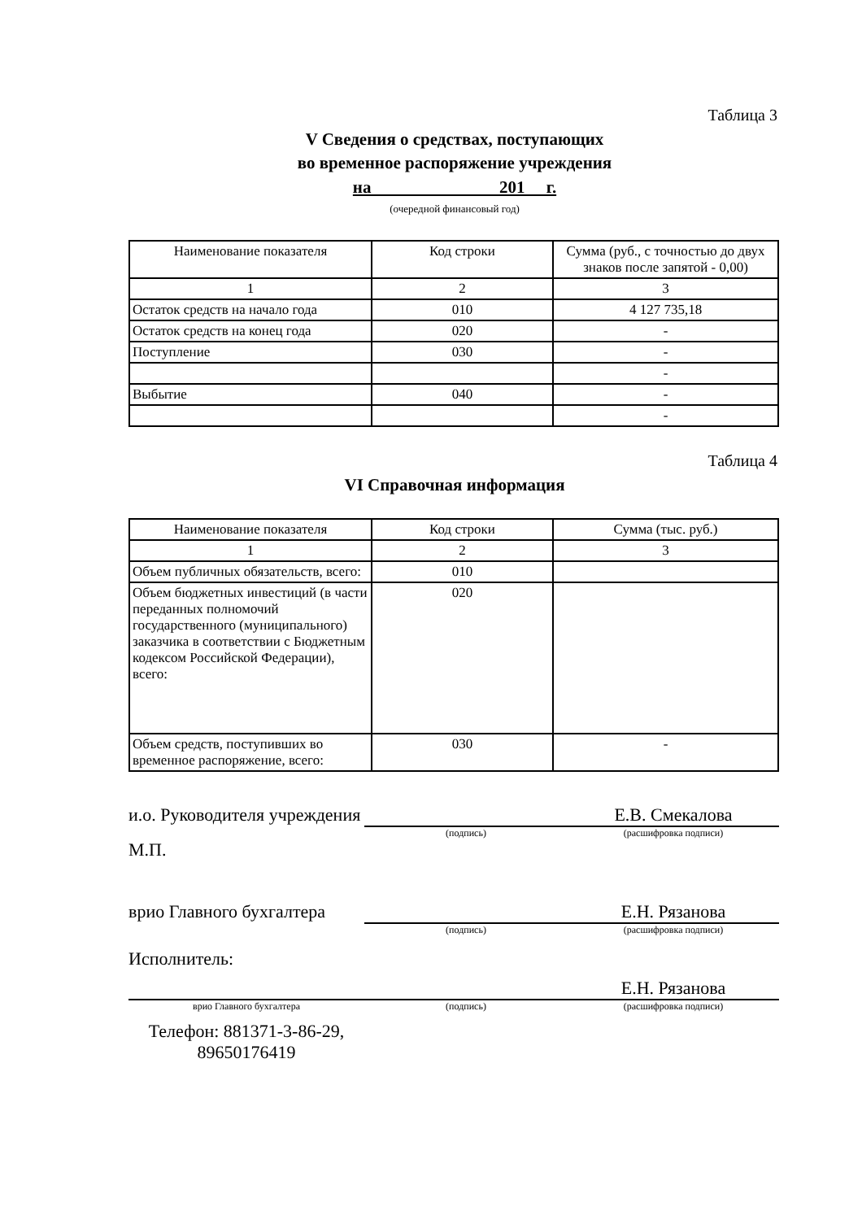Таблица 3
V Сведения о средствах, поступающих
во временное распоряжение учреждения
на 201 г.
(очередной финансовый год)
| Наименование показателя | Код строки | Сумма (руб., с точностью до двух знаков после запятой - 0,00) |
| --- | --- | --- |
| 1 | 2 | 3 |
| Остаток средств на начало года | 010 | 4 127 735,18 |
| Остаток средств на конец года | 020 | - |
| Поступление | 030 | - |
| | | - |
| Выбытие | 040 | - |
| | | - |
Таблица 4
VI Справочная информация
| Наименование показателя | Код строки | Сумма (тыс. руб.) |
| --- | --- | --- |
| 1 | 2 | 3 |
| Объем публичных обязательств, всего: | 010 | |
| Объем бюджетных инвестиций (в части переданных полномочий государственного (муниципального) заказчика в соответствии с Бюджетным кодексом Российской Федерации), всего: | 020 | |
| Объем средств, поступивших во временное распоряжение, всего: | 030 | - |
и.о. Руководителя учреждения
Е.В. Смекалова
(подпись) (расшифровка подписи)
М.П.
врио Главного бухгалтера
Е.Н. Рязанова
(подпись) (расшифровка подписи)
Исполнитель:
Е.Н. Рязанова
врио Главного бухгалтера (подпись) (расшифровка подписи)
Телефон: 881371-3-86-29, 89650176419